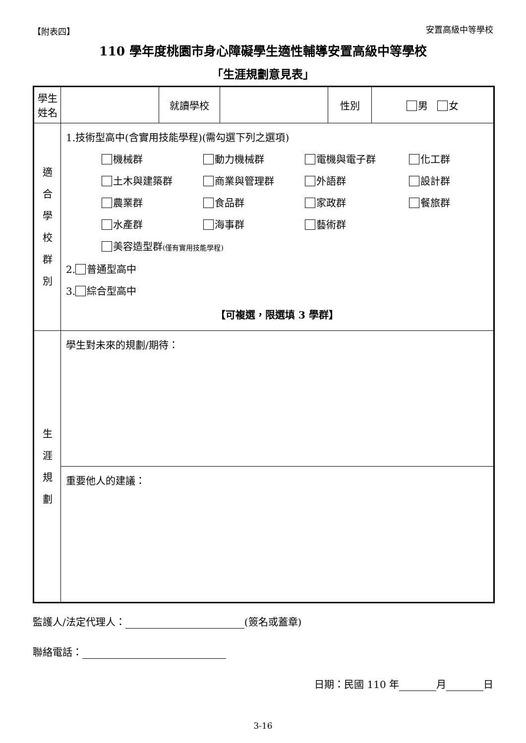【附表四】 安置高級中等學校
110 學年度桃園市身心障礙學生適性輔導安置高級中等學校
「生涯規劃意見表」
| 學生姓名 | | 就讀學校 | | 性別 | 男 女 |
| 適 合 學 校 群 別 | 1.技術型高中(含實用技能學程)(需勾選下列之選項) 機械群 動力機械群 電機與電子群 化工群 土木與建築群 商業與管理群 外語群 設計群 農業群 食品群 家政群 餐旅群 水產群 海事群 藝術群 美容造型群 (僅有實用技能學程) 2. 普通型高中 3. 綜合型高中 【可複選，限選填 3 學群】 | | | | |
| 生 涯 規 劃 | 學生對未來的規劃/期待： | | | | |
| | 重要他人的建議： | | | | |
監護人/法定代理人： (簽名或蓋章)
聯絡電話：
日期：民國 110 年 月 日
3-16